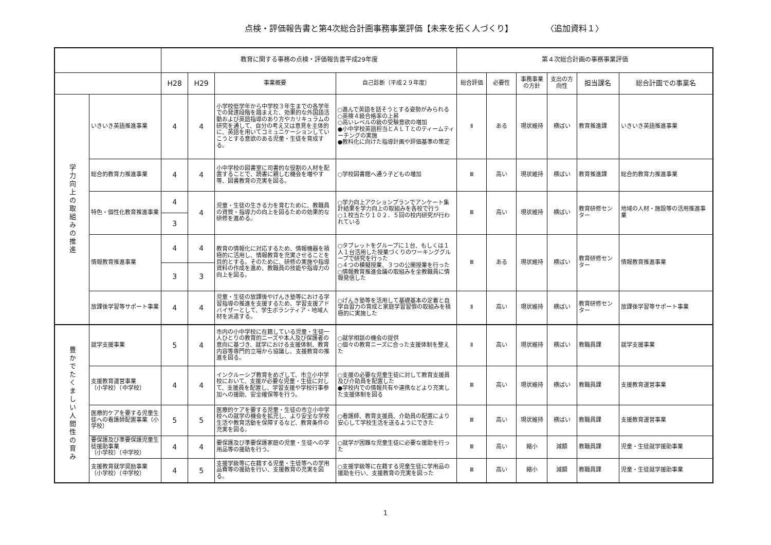点検・評価報告書と第4次総合計画事務事業評価【未来を拓く人づくり】　　　　　〈追加資料１〉
| | | 教育に関する事務の点検・評価報告書平成29年度 | | | | 第４次総合計画の事務事業評価 | | | | | |
| --- | --- | --- | --- | --- | --- | --- | --- | --- | --- | --- | --- |
| | | H28 | H29 | 事業概要 | 自己診断（平成２９年度） | 総合評価 | 必要性 | 事務事業の方針 | 支出の方向性 | 担当課名 | 総合計画での事業名 |
| 学力向上の取組みの推進 | いきいき英語推進事業 | 4 | 4 | 小学校低学年から中学校３年生までの各学年での発達段階を踏まえた、効果的な外国語活動および英語指導のあり方やカリキュラムの研究を通して、自分の考え又は意見を主体的に、英語を用いてコミュニケーションしていこうとする意欲のある児童・生徒を育成する。 | ○進んで英語を話そうとする姿勢がみられる ○英検４級合格率の上昇 ○高いレベルの級の受験意欲の増加 ●小中学校英語担当とＡＬＴとのティームティーチングの実施 ●教科化に向けた指導計画や評価基準の策定 | Ⅱ | ある | 現状維持 | 横ばい | 教育推進課 | いきいき英語推進事業 |
| | 総合的教育力推進事業 | 4 | 4 | 小中学校の図書室に司書的な役割の人材を配置することで、読書に親しむ機会を増やす等、図書教育の充実を図る。 | ○学校図書館へ通う子どもの増加 | Ⅲ | 高い | 現状維持 | 横ばい | 教育推進課 | 総合的教育力推進事業 |
| | 特色・個性化教育推進事業 | 4 | 4 | 児童・生徒の生きる力を育むために、教職員の資質・指導力の向上を図るための効果的な研修を進める。 | ○学力向上アクションプランでアンケート集計結果を学力向上の取組みを各校で行う ○１校当たり１０２．５回の校内研究が行われている | Ⅲ | 高い | 現状維持 | 横ばい | 教育研修センター | 地域の人材・施設等の活用推進事業 |
| | | 3 | | | | | | | | | |
| | 情報教育推進事業 | 4 | 4 | 教育の情報化に対応するため、情報機器を積極的に活用し、情報教育を充実させることを目的とする。そのために、研修の実施や指導資料の作成を進め、教職員の技能や指導力の向上を図る。 | ○タブレットをグループに１台、もしくは１人１台活用した授業づくりのワーキンググループで研究を行った ○４つの模擬授業、３つの公開授業を行った ○情報教育推進会議の取組みを全教職員に情報発信した | Ⅲ | ある | 現状維持 | 横ばい | 教育研修センター | 情報教育推進事業 |
| | | 3 | 3 | | | | | | | | |
| | 放課後学習等サポート事業 | 4 | 4 | 児童・生徒の放課後やげんき塾等における学習指導の推進を支援するため、学習支援アドバイザーとして、学生ボランティア・地域人材を派遣する。 | ○げんき塾等を活用して基礎基本の定着と自学自習力の育成と家庭学習習慣の取組みを積極的に実施した | Ⅱ | 高い | 現状維持 | 横ばい | 教育研修センター | 放課後学習等サポート事業 |
| 豊かでたくましい人間性の育み | 就学支援事業 | 5 | 4 | 市内の小中学校に在籍している児童・生徒一人ひとりの教育的ニーズや本人及び保護者の意向に基づき、就学における支援体制、教育内容等専門的立場から協議し、支援教育の推進を図る。 | ○就学相談の機会の提供 ○個々の教育ニーズに合った支援体制を整えた | Ⅱ | 高い | 現状維持 | 横ばい | 教職員課 | 就学支援事業 |
| | 支援教育運営事業 （小学校）（中学校） | 4 | 4 | インクルーシブ教育をめざして、市立小中学校において、支援が必要な児童・生徒に対して、支援員を配置し、学習支援や学校行事参加への援助、安全確保等を行う。 | ○支援の必要な児童生徒に対して教育支援員及び介助員を配置した ●学校内での情報共有や連携などより充実した支援体制を図る | Ⅲ | 高い | 現状維持 | 横ばい | 教職員課 | 支援教育運営事業 |
| | 医療的ケアを要する児童生徒への看護師配置事業（小学校） | 5 | 5 | 医療的ケアを要する児童・生徒の市立小中学校への就学の機会を拡充し、より安全な学校生活や教育活動を保障するなど、教育条件の充実を図る。 | ○看護師、教育支援員、介助員の配置により安心して学校生活を送るようにできた | Ⅲ | 高い | 現状維持 | 横ばい | 教職員課 | 支援教育運営事業 |
| | 要保護及び準要保護児童生徒援助事業 （小学校）（中学校） | 4 | 4 | 要保護及び準要保護家庭の児童・生徒への学用品等の援助を行う。 | ○就学が困難な児童生徒に必要な援助を行った | Ⅲ | 高い | 縮小 | 減額 | 教職員課 | 児童・生徒就学援助事業 |
| | 支援教育就学奨励事業 （小学校）（中学校） | 4 | 5 | 支援学級等に在籍する児童・生徒等への学用品費等の援助を行い、支援教育の充実を図る。 | ○支援学級等に在籍する児童生徒に学用品の援助を行い、支援教育の充実を図った | Ⅲ | 高い | 縮小 | 減額 | 教職員課 | 児童・生徒就学援助事業 |
1